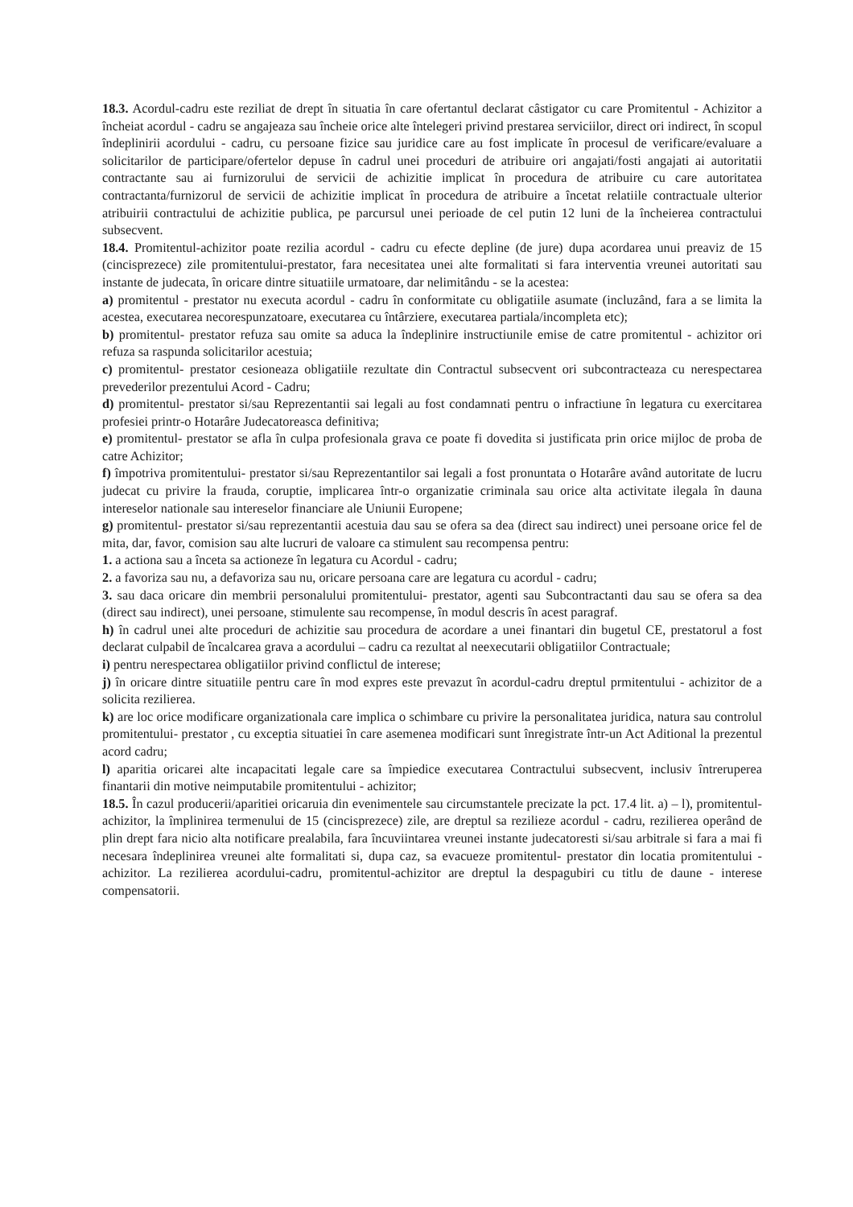18.3. Acordul-cadru este reziliat de drept în situatia în care ofertantul declarat câstigator cu care Promitentul - Achizitor a încheiat acordul - cadru se angajeaza sau încheie orice alte întelegeri privind prestarea serviciilor, direct ori indirect, în scopul îndeplinirii acordului - cadru, cu persoane fizice sau juridice care au fost implicate în procesul de verificare/evaluare a solicitarilor de participare/ofertelor depuse în cadrul unei proceduri de atribuire ori angajati/fosti angajati ai autoritatii contractante sau ai furnizorului de servicii de achizitie implicat în procedura de atribuire cu care autoritatea contractanta/furnizorul de servicii de achizitie implicat în procedura de atribuire a încetat relatiile contractuale ulterior atribuirii contractului de achizitie publica, pe parcursul unei perioade de cel putin 12 luni de la încheierea contractului subsecvent.
18.4. Promitentul-achizitor poate rezilia acordul - cadru cu efecte depline (de jure) dupa acordarea unui preaviz de 15 (cincisprezece) zile promitentului-prestator, fara necesitatea unei alte formalitati si fara interventia vreunei autoritati sau instante de judecata, în oricare dintre situatiile urmatoare, dar nelimitându - se la acestea:
a) promitentul - prestator nu executa acordul - cadru în conformitate cu obligatiile asumate (incluzând, fara a se limita la acestea, executarea necorespunzatoare, executarea cu întârziere, executarea partiala/incompleta etc);
b) promitentul- prestator refuza sau omite sa aduca la îndeplinire instructiunile emise de catre promitentul - achizitor ori refuza sa raspunda solicitarilor acestuia;
c) promitentul- prestator cesioneaza obligatiile rezultate din Contractul subsecvent ori subcontracteaza cu nerespectarea prevederilor prezentului Acord - Cadru;
d) promitentul- prestator si/sau Reprezentantii sai legali au fost condamnati pentru o infractiune în legatura cu exercitarea profesiei printr-o Hotarâre Judecatoreasca definitiva;
e) promitentul- prestator se afla în culpa profesionala grava ce poate fi dovedita si justificata prin orice mijloc de proba de catre Achizitor;
f) împotriva promitentului- prestator si/sau Reprezentantilor sai legali a fost pronuntata o Hotarâre având autoritate de lucru judecat cu privire la frauda, coruptie, implicarea într-o organizatie criminala sau orice alta activitate ilegala în dauna intereselor nationale sau intereselor financiare ale Uniunii Europene;
g) promitentul- prestator si/sau reprezentantii acestuia dau sau se ofera sa dea (direct sau indirect) unei persoane orice fel de mita, dar, favor, comision sau alte lucruri de valoare ca stimulent sau recompensa pentru:
1. a actiona sau a înceta sa actioneze în legatura cu Acordul - cadru;
2. a favoriza sau nu, a defavoriza sau nu, oricare persoana care are legatura cu acordul - cadru;
3. sau daca oricare din membrii personalului promitentului- prestator, agenti sau Subcontractanti dau sau se ofera sa dea (direct sau indirect), unei persoane, stimulente sau recompense, în modul descris în acest paragraf.
h) în cadrul unei alte proceduri de achizitie sau procedura de acordare a unei finantari din bugetul CE, prestatorul a fost declarat culpabil de încalcarea grava a acordului – cadru ca rezultat al neexecutarii obligatiilor Contractuale;
i) pentru nerespectarea obligatiilor privind conflictul de interese;
j) în oricare dintre situatiile pentru care în mod expres este prevazut în acordul-cadru dreptul prmitentului - achizitor de a solicita rezilierea.
k) are loc orice modificare organizationala care implica o schimbare cu privire la personalitatea juridica, natura sau controlul promitentului- prestator , cu exceptia situatiei în care asemenea modificari sunt înregistrate într-un Act Aditional la prezentul acord cadru;
l) aparitia oricarei alte incapacitati legale care sa împiedice executarea Contractului subsecvent, inclusiv întreruperea finantarii din motive neimputabile promitentului - achizitor;
18.5. În cazul producerii/aparitiei oricaruia din evenimentele sau circumstantele precizate la pct. 17.4 lit. a) – l), promitentul-achizitor, la împlinirea termenului de 15 (cincisprezece) zile, are dreptul sa rezilieze acordul - cadru, rezilierea operând de plin drept fara nicio alta notificare prealabila, fara încuviintarea vreunei instante judecatoresti si/sau arbitrale si fara a mai fi necesara îndeplinirea vreunei alte formalitati si, dupa caz, sa evacueze promitentul- prestator din locatia promitentului - achizitor. La rezilierea acordului-cadru, promitentul-achizitor are dreptul la despagubiri cu titlu de daune - interese compensatorii.